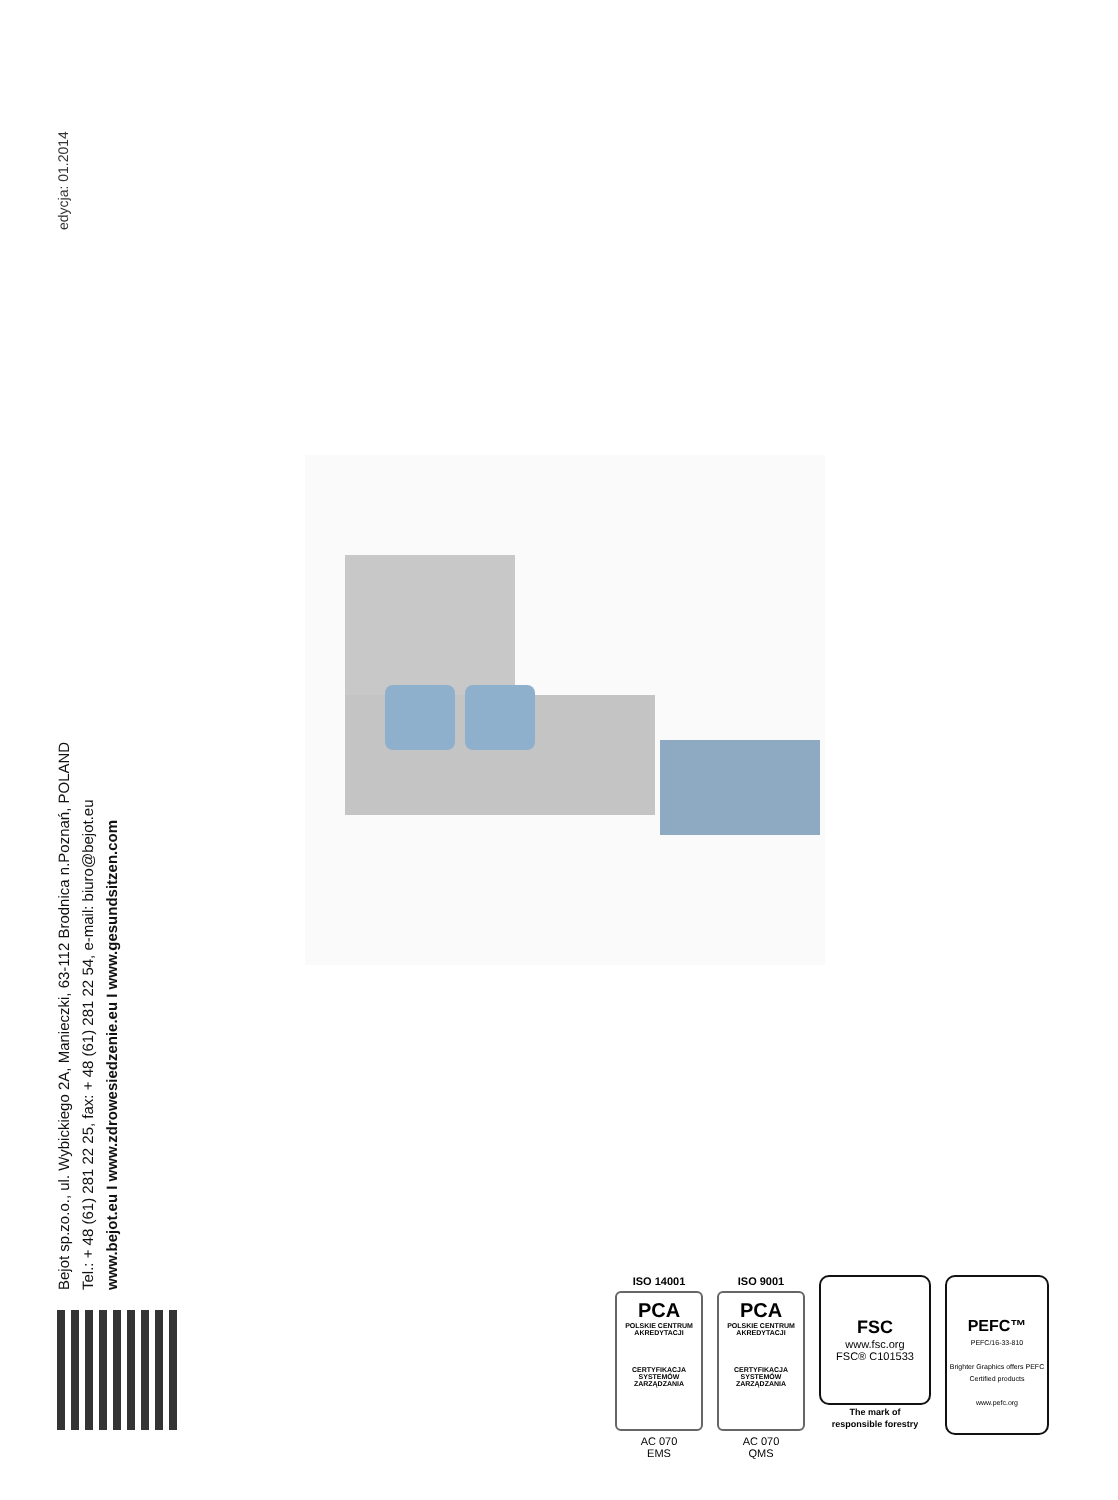edycja: 01.2014
Bejot sp.zo.o., ul. Wybickiego 2A, Manieczki, 63-112 Brodnica n.Poznań, POLAND
Tel.: + 48 (61) 281 22 25, fax: + 48 (61) 281 22 54, e-mail: biuro@bejot.eu
www.bejot.eu I www.zdrowesiedzenie.eu I www.gesundsitzen.com
ISO 14001
PCA
POLSKIE CENTRUM AKREDYTACJI
CERTYFIKACJA SYSTEMÓW ZARZĄDZANIA
AC 070
EMS
ISO 9001
PCA
POLSKIE CENTRUM AKREDYTACJI
CERTYFIKACJA SYSTEMÓW ZARZĄDZANIA
AC 070
QMS
FSC
www.fsc.org
FSC® C101533
The mark of
responsible forestry
PEFC™
PEFC/16-33-810
Brighter Graphics offers PEFC Certified products
www.pefc.org